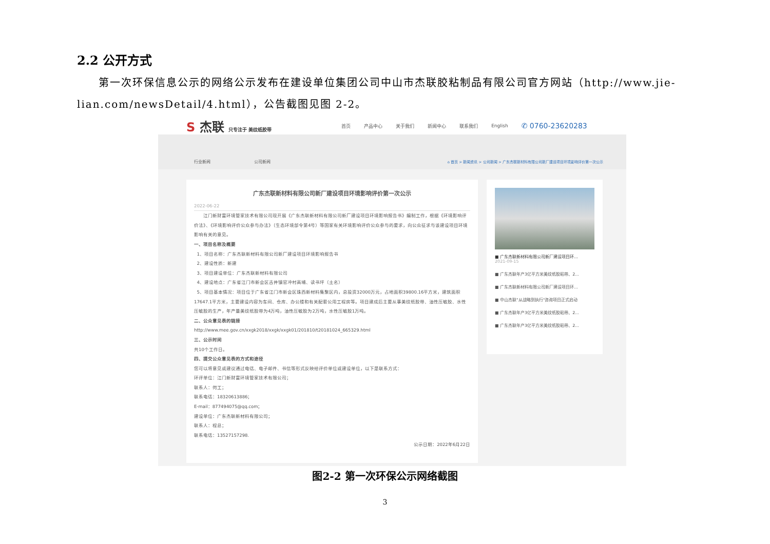2.2 公开方式
第一次环保信息公示的网络公示发布在建设单位集团公司中山市杰联胶粘制品有限公司官方网站（http://www.jie-lian.com/newsDetail/4.html），公告截图见图 2-2。
S 杰联 只专注于 美纹纸胶带 首页 产品中心 关于我们 新闻中心 联系我们 English ✆ 0760-23620283
行业新闻 公司新闻 ⌂ 首页 > 新闻资讯 > 公司新闻 > 广东杰联新材料有限公司新厂建设项目环境影响评价第一次公示
广东杰联新材料有限公司新厂建设项目环境影响评价第一次公示
2022-06-22
江门新财富环境管家技术有限公司现开展《广东杰联新材料有限公司新厂建设项目环境影响报告书》编制工作，根据《环境影响评价法》、《环境影响评价公众参与办法》（生态环境部令第4号）等国家有关环境影响评价公众参与的要求，向公众征求与该建设项目环境影响有关的意见。
一、项目名称及概要
1、项目名称：广东杰联新材料有限公司新厂建设项目环境影响报告书
2、建设性质：新建
3、项目建设单位：广东杰联新材料有限公司
4、建设地点：广东省江门市新会区古井镇官冲村高埔、读书坪（土名）
5、项目基本情况：项目位于广东省江门市新会区珠西新材料集聚区内，总投资32000万元，占地面积39800.16平方米，建筑面积17647.1平方米，主要建设内容为车间、仓库、办公楼和有关配套公用工程房等。项目建成后主要从事美纹纸胶带、油性压敏胶、水性压敏胶的生产，年产量美纹纸胶带为4万吨，油性压敏胶为2万吨，水性压敏胶1万吨。
二、公众意见表的链接
http://www.mee.gov.cn/xxgk2018/xxgk/xxgk01/201810/t20181024_665329.html
三、公示时间
共10个工作日。
四、提交公众意见表的方式和途径
您可以将意见或建议通过电话、电子邮件、书信等形式反映给评价单位或建设单位，以下是联系方式：
环评单位：江门新财富环境管家技术有限公司；
联系人：何工；
联系电话：18320613886；
E-mail：877494075@qq.com；
建设单位：广东杰联新材料有限公司；
联系人：程总；
联系电话：13527157298.
公示日期：2022年6月22日
■ 广东杰联新材料有限公司新厂建设项目环...
2021-09-15
■ 广东杰联年产3亿平方米美纹纸胶粘带、2...
■ 广东杰联新材料有限公司新厂建设项目环...
■ 中山杰联"从战略到执行"咨询项目正式启动
■ 广东杰联年产3亿平方米美纹纸胶粘带、2...
■ 广东杰联年产3亿平方米美纹纸胶粘带、2...
图2-2 第一次环保公示网络截图
3